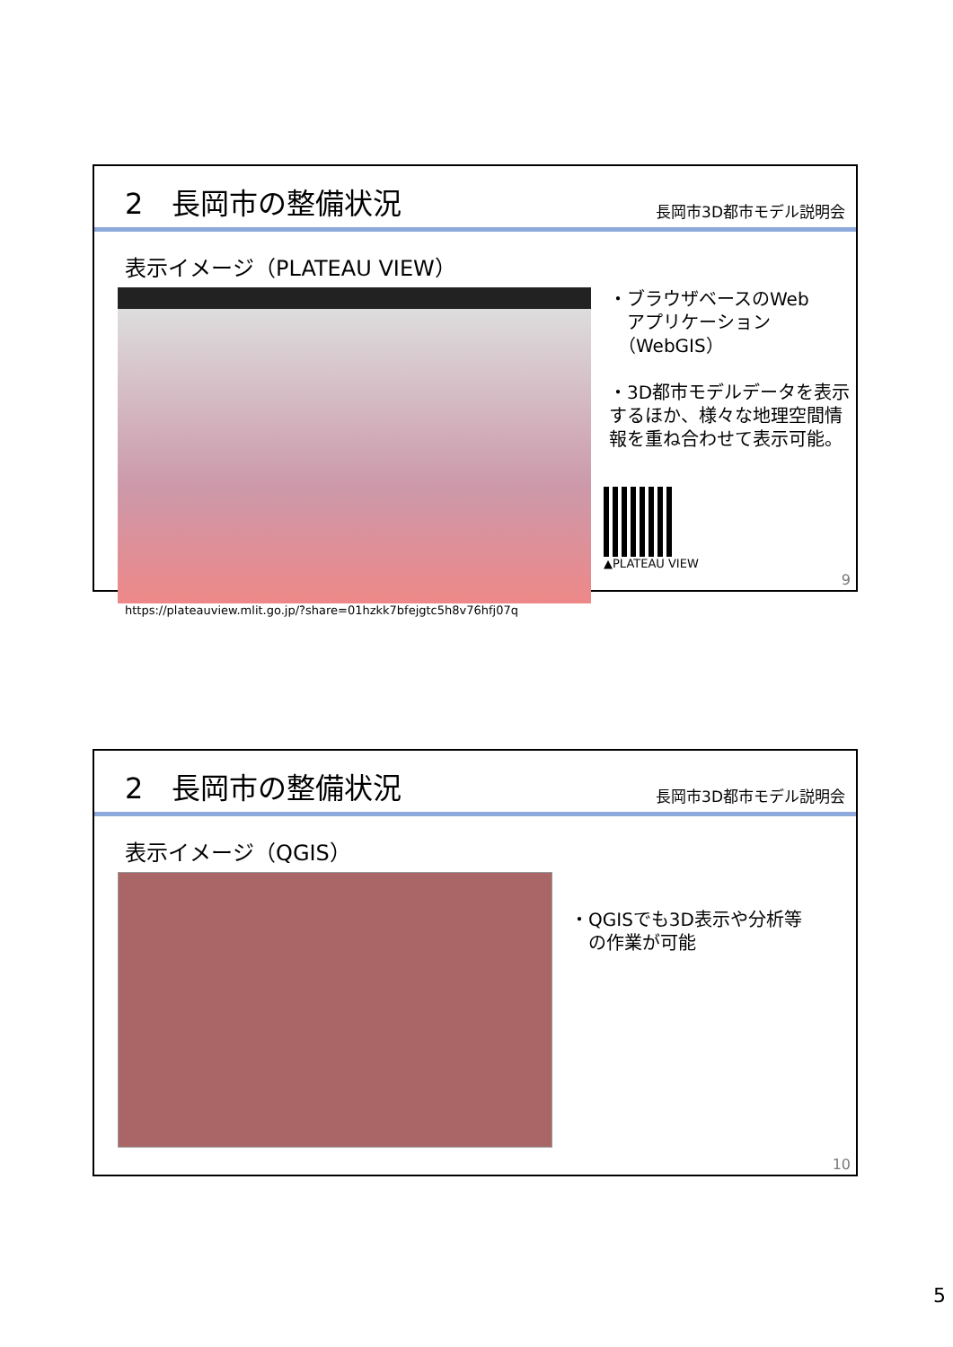2　長岡市の整備状況
長岡市3D都市モデル説明会
表示イメージ（PLATEAU VIEW）
https://plateauview.mlit.go.jp/?share=01hzkk7bfejgtc5h8v76hfj07q
・ブラウザベースのWeb
　アプリケーション
　（WebGIS）
・3D都市モデルデータを表示するほか、様々な地理空間情報を重ね合わせて表示可能。
▲PLATEAU VIEW
9
2　長岡市の整備状況
長岡市3D都市モデル説明会
表示イメージ（QGIS）
・QGISでも3D表示や分析等
　の作業が可能
10
5